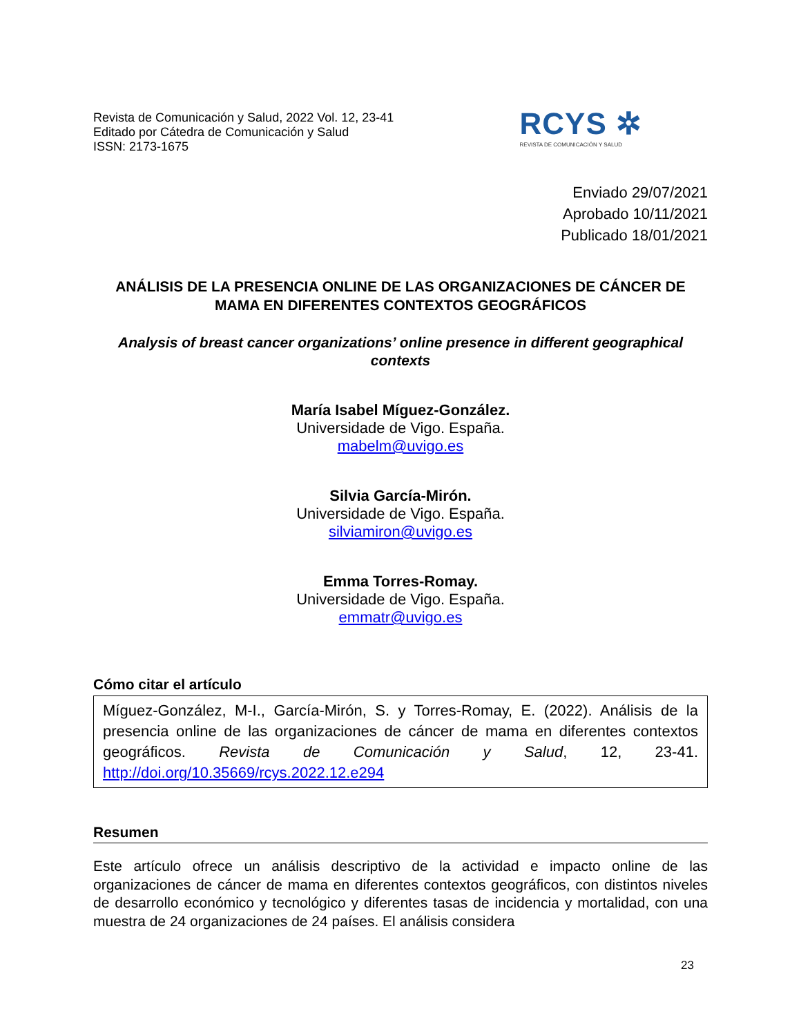Revista de Comunicación y Salud, 2022 Vol. 12, 23-41
Editado por Cátedra de Comunicación y Salud
ISSN: 2173-1675
RCYS ✲
REVISTA DE COMUNICACIÓN Y SALUD
Enviado 29/07/2021
Aprobado 10/11/2021
Publicado 18/01/2021
ANÁLISIS DE LA PRESENCIA ONLINE DE LAS ORGANIZACIONES DE CÁNCER DE MAMA EN DIFERENTES CONTEXTOS GEOGRÁFICOS
Analysis of breast cancer organizations’ online presence in different geographical contexts
María Isabel Míguez-González.
Universidade de Vigo. España.
mabelm@uvigo.es
Silvia García-Mirón.
Universidade de Vigo. España.
silviamiron@uvigo.es
Emma Torres-Romay.
Universidade de Vigo. España.
emmatr@uvigo.es
Cómo citar el artículo
Míguez-González, M-I., García-Mirón, S. y Torres-Romay, E. (2022). Análisis de la presencia online de las organizaciones de cáncer de mama en diferentes contextos geográficos. Revista de Comunicación y Salud, 12, 23-41. http://doi.org/10.35669/rcys.2022.12.e294
Resumen
Este artículo ofrece un análisis descriptivo de la actividad e impacto online de las organizaciones de cáncer de mama en diferentes contextos geográficos, con distintos niveles de desarrollo económico y tecnológico y diferentes tasas de incidencia y mortalidad, con una muestra de 24 organizaciones de 24 países. El análisis considera
23